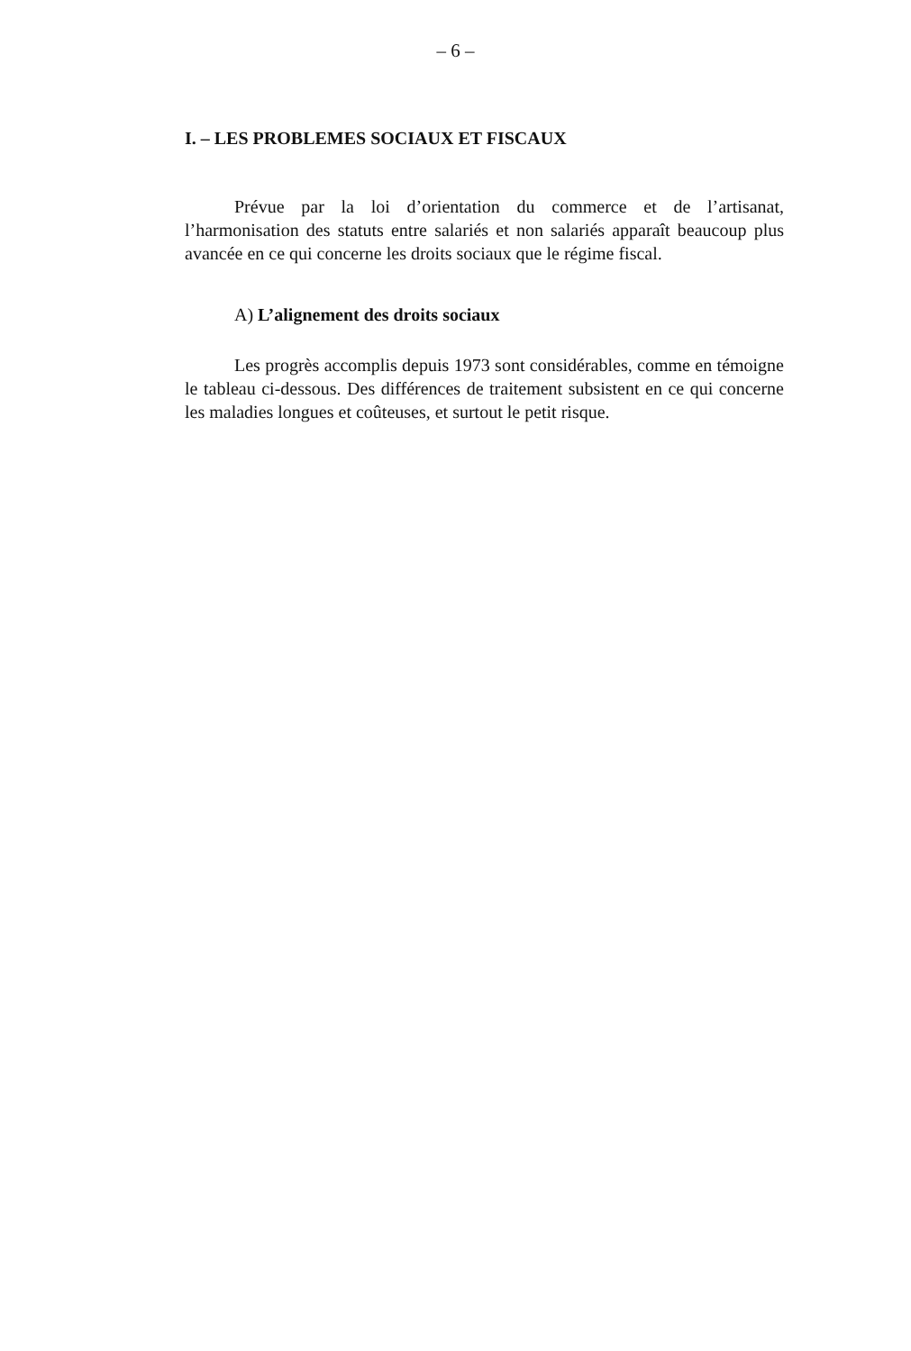– 6 –
I. – LES PROBLEMES SOCIAUX ET FISCAUX
Prévue par la loi d’orientation du commerce et de l’artisanat, l’harmonisation des statuts entre salariés et non salariés apparaît beaucoup plus avancée en ce qui concerne les droits sociaux que le régime fiscal.
A) L’alignement des droits sociaux
Les progrès accomplis depuis 1973 sont considérables, comme en témoigne le tableau ci-dessous. Des différences de traitement subsistent en ce qui concerne les maladies longues et coûteuses, et surtout le petit risque.